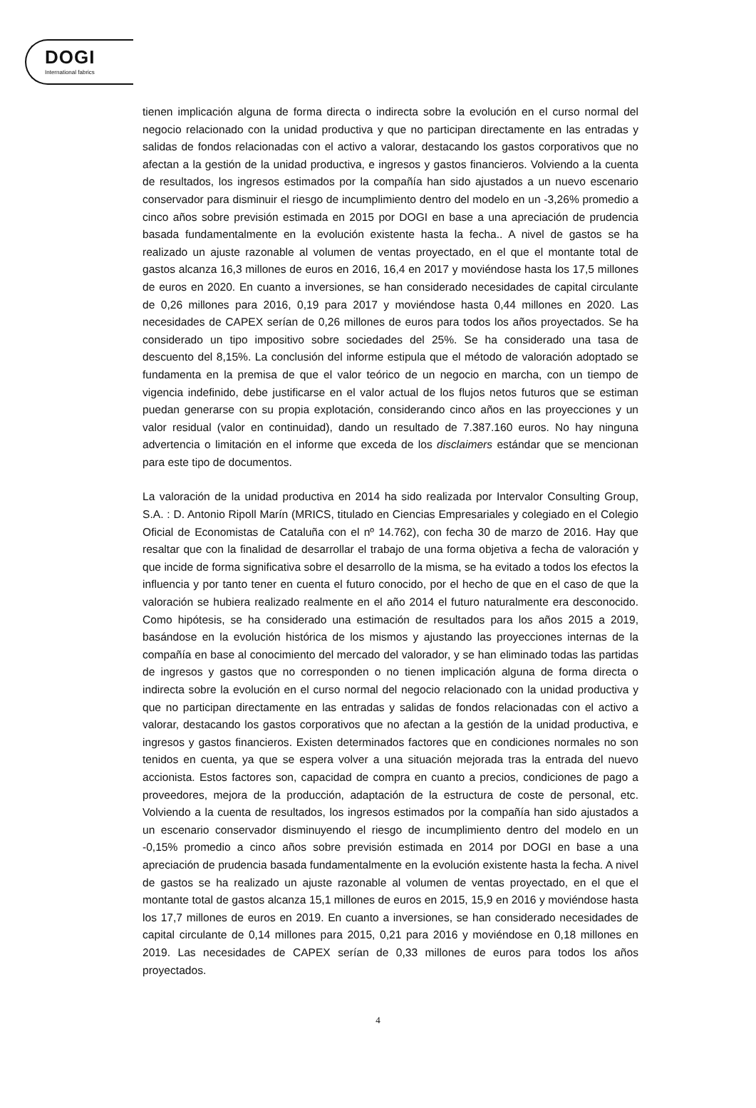DOGI
International fabrics
tienen implicación alguna de forma directa o indirecta sobre la evolución en el curso normal del negocio relacionado con la unidad productiva y que no participan directamente en las entradas y salidas de fondos relacionadas con el activo a valorar, destacando los gastos corporativos que no afectan a la gestión de la unidad productiva, e ingresos y gastos financieros. Volviendo a la cuenta de resultados, los ingresos estimados por la compañía han sido ajustados a un nuevo escenario conservador para disminuir el riesgo de incumplimiento dentro del modelo en un -3,26% promedio a cinco años sobre previsión estimada en 2015 por DOGI en base a una apreciación de prudencia basada fundamentalmente en la evolución existente hasta la fecha.. A nivel de gastos se ha realizado un ajuste razonable al volumen de ventas proyectado, en el que el montante total de gastos alcanza 16,3 millones de euros en 2016, 16,4 en 2017 y moviéndose hasta los 17,5 millones de euros en 2020. En cuanto a inversiones, se han considerado necesidades de capital circulante de 0,26 millones para 2016, 0,19 para 2017 y moviéndose hasta 0,44 millones en 2020. Las necesidades de CAPEX serían de 0,26 millones de euros para todos los años proyectados. Se ha considerado un tipo impositivo sobre sociedades del 25%. Se ha considerado una tasa de descuento del 8,15%. La conclusión del informe estipula que el método de valoración adoptado se fundamenta en la premisa de que el valor teórico de un negocio en marcha, con un tiempo de vigencia indefinido, debe justificarse en el valor actual de los flujos netos futuros que se estiman puedan generarse con su propia explotación, considerando cinco años en las proyecciones y un valor residual (valor en continuidad), dando un resultado de 7.387.160 euros. No hay ninguna advertencia o limitación en el informe que exceda de los disclaimers estándar que se mencionan para este tipo de documentos.
La valoración de la unidad productiva en 2014 ha sido realizada por Intervalor Consulting Group, S.A. : D. Antonio Ripoll Marín (MRICS, titulado en Ciencias Empresariales y colegiado en el Colegio Oficial de Economistas de Cataluña con el nº 14.762), con fecha 30 de marzo de 2016. Hay que resaltar que con la finalidad de desarrollar el trabajo de una forma objetiva a fecha de valoración y que incide de forma significativa sobre el desarrollo de la misma, se ha evitado a todos los efectos la influencia y por tanto tener en cuenta el futuro conocido, por el hecho de que en el caso de que la valoración se hubiera realizado realmente en el año 2014 el futuro naturalmente era desconocido. Como hipótesis, se ha considerado una estimación de resultados para los años 2015 a 2019, basándose en la evolución histórica de los mismos y ajustando las proyecciones internas de la compañía en base al conocimiento del mercado del valorador, y se han eliminado todas las partidas de ingresos y gastos que no corresponden o no tienen implicación alguna de forma directa o indirecta sobre la evolución en el curso normal del negocio relacionado con la unidad productiva y que no participan directamente en las entradas y salidas de fondos relacionadas con el activo a valorar, destacando los gastos corporativos que no afectan a la gestión de la unidad productiva, e ingresos y gastos financieros. Existen determinados factores que en condiciones normales no son tenidos en cuenta, ya que se espera volver a una situación mejorada tras la entrada del nuevo accionista. Estos factores son, capacidad de compra en cuanto a precios, condiciones de pago a proveedores, mejora de la producción, adaptación de la estructura de coste de personal, etc. Volviendo a la cuenta de resultados, los ingresos estimados por la compañía han sido ajustados a un escenario conservador disminuyendo el riesgo de incumplimiento dentro del modelo en un -0,15% promedio a cinco años sobre previsión estimada en 2014 por DOGI en base a una apreciación de prudencia basada fundamentalmente en la evolución existente hasta la fecha. A nivel de gastos se ha realizado un ajuste razonable al volumen de ventas proyectado, en el que el montante total de gastos alcanza 15,1 millones de euros en 2015, 15,9 en 2016 y moviéndose hasta los 17,7 millones de euros en 2019. En cuanto a inversiones, se han considerado necesidades de capital circulante de 0,14 millones para 2015, 0,21 para 2016 y moviéndose en 0,18 millones en 2019. Las necesidades de CAPEX serían de 0,33 millones de euros para todos los años proyectados.
4